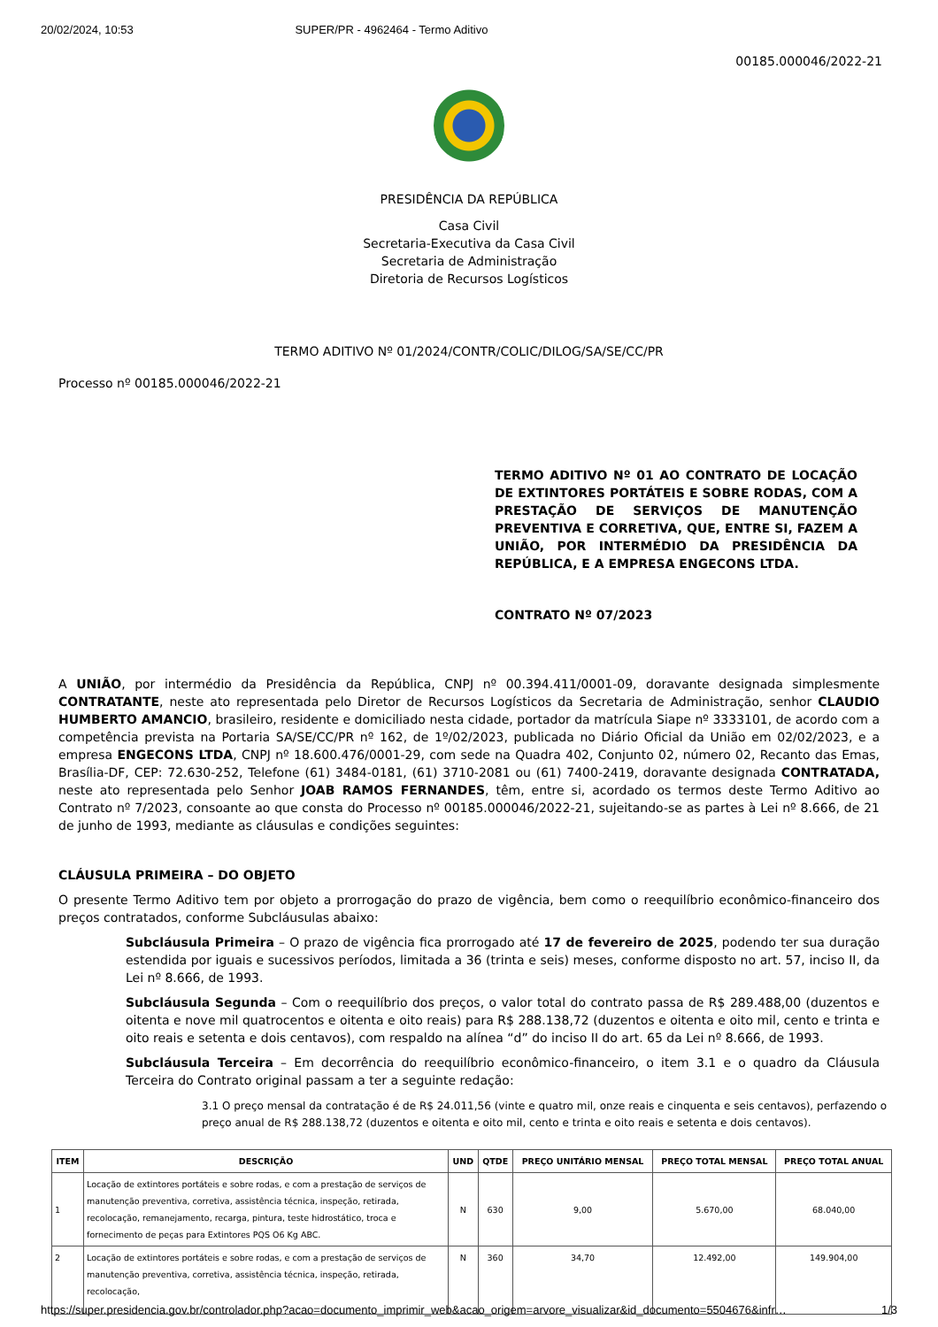20/02/2024, 10:53 SUPER/PR - 4962464 - Termo Aditivo
00185.000046/2022-21
PRESIDÊNCIA DA REPÚBLICA
Casa Civil
Secretaria-Executiva da Casa Civil
Secretaria de Administração
Diretoria de Recursos Logísticos
TERMO ADITIVO Nº 01/2024/CONTR/COLIC/DILOG/SA/SE/CC/PR
Processo nº 00185.000046/2022-21
TERMO ADITIVO Nº 01 AO CONTRATO DE LOCAÇÃO DE EXTINTORES PORTÁTEIS E SOBRE RODAS, COM A PRESTAÇÃO DE SERVIÇOS DE MANUTENÇÃO PREVENTIVA E CORRETIVA, QUE, ENTRE SI, FAZEM A UNIÃO, POR INTERMÉDIO DA PRESIDÊNCIA DA REPÚBLICA, E A EMPRESA ENGECONS LTDA.
CONTRATO Nº 07/2023
A UNIÃO, por intermédio da Presidência da República, CNPJ nº 00.394.411/0001-09, doravante designada simplesmente CONTRATANTE, neste ato representada pelo Diretor de Recursos Logísticos da Secretaria de Administração, senhor CLAUDIO HUMBERTO AMANCIO, brasileiro, residente e domiciliado nesta cidade, portador da matrícula Siape nº 3333101, de acordo com a competência prevista na Portaria SA/SE/CC/PR nº 162, de 1º/02/2023, publicada no Diário Oficial da União em 02/02/2023, e a empresa ENGECONS LTDA, CNPJ nº 18.600.476/0001-29, com sede na Quadra 402, Conjunto 02, número 02, Recanto das Emas, Brasília-DF, CEP: 72.630-252, Telefone (61) 3484-0181, (61) 3710-2081 ou (61) 7400-2419, doravante designada CONTRATADA, neste ato representada pelo Senhor JOAB RAMOS FERNANDES, têm, entre si, acordado os termos deste Termo Aditivo ao Contrato nº 7/2023, consoante ao que consta do Processo nº 00185.000046/2022-21, sujeitando-se as partes à Lei nº 8.666, de 21 de junho de 1993, mediante as cláusulas e condições seguintes:
CLÁUSULA PRIMEIRA – DO OBJETO
O presente Termo Aditivo tem por objeto a prorrogação do prazo de vigência, bem como o reequilíbrio econômico-financeiro dos preços contratados, conforme Subcláusulas abaixo:
Subcláusula Primeira – O prazo de vigência fica prorrogado até 17 de fevereiro de 2025, podendo ter sua duração estendida por iguais e sucessivos períodos, limitada a 36 (trinta e seis) meses, conforme disposto no art. 57, inciso II, da Lei nº 8.666, de 1993.
Subcláusula Segunda – Com o reequilíbrio dos preços, o valor total do contrato passa de R$ 289.488,00 (duzentos e oitenta e nove mil quatrocentos e oitenta e oito reais) para R$ 288.138,72 (duzentos e oitenta e oito mil, cento e trinta e oito reais e setenta e dois centavos), com respaldo na alínea “d” do inciso II do art. 65 da Lei nº 8.666, de 1993.
Subcláusula Terceira – Em decorrência do reequilíbrio econômico-financeiro, o item 3.1 e o quadro da Cláusula Terceira do Contrato original passam a ter a seguinte redação:
3.1 O preço mensal da contratação é de R$ 24.011,56 (vinte e quatro mil, onze reais e cinquenta e seis centavos), perfazendo o preço anual de R$ 288.138,72 (duzentos e oitenta e oito mil, cento e trinta e oito reais e setenta e dois centavos).
| ITEM | DESCRIÇÃO | UND | QTDE | PREÇO UNITÁRIO MENSAL | PREÇO TOTAL MENSAL | PREÇO TOTAL ANUAL |
| --- | --- | --- | --- | --- | --- | --- |
| 1 | Locação de extintores portáteis e sobre rodas, e com a prestação de serviços de manutenção preventiva, corretiva, assistência técnica, inspeção, retirada, recolocação, remanejamento, recarga, pintura, teste hidrostático, troca e fornecimento de peças para Extintores PQS O6 Kg ABC. | N | 630 | 9,00 | 5.670,00 | 68.040,00 |
| 2 | Locação de extintores portáteis e sobre rodas, e com a prestação de serviços de manutenção preventiva, corretiva, assistência técnica, inspeção, retirada, recolocação, | N | 360 | 34,70 | 12.492,00 | 149.904,00 |
https://super.presidencia.gov.br/controlador.php?acao=documento_imprimir_web&acao_origem=arvore_visualizar&id_documento=5504676&infr… 1/3